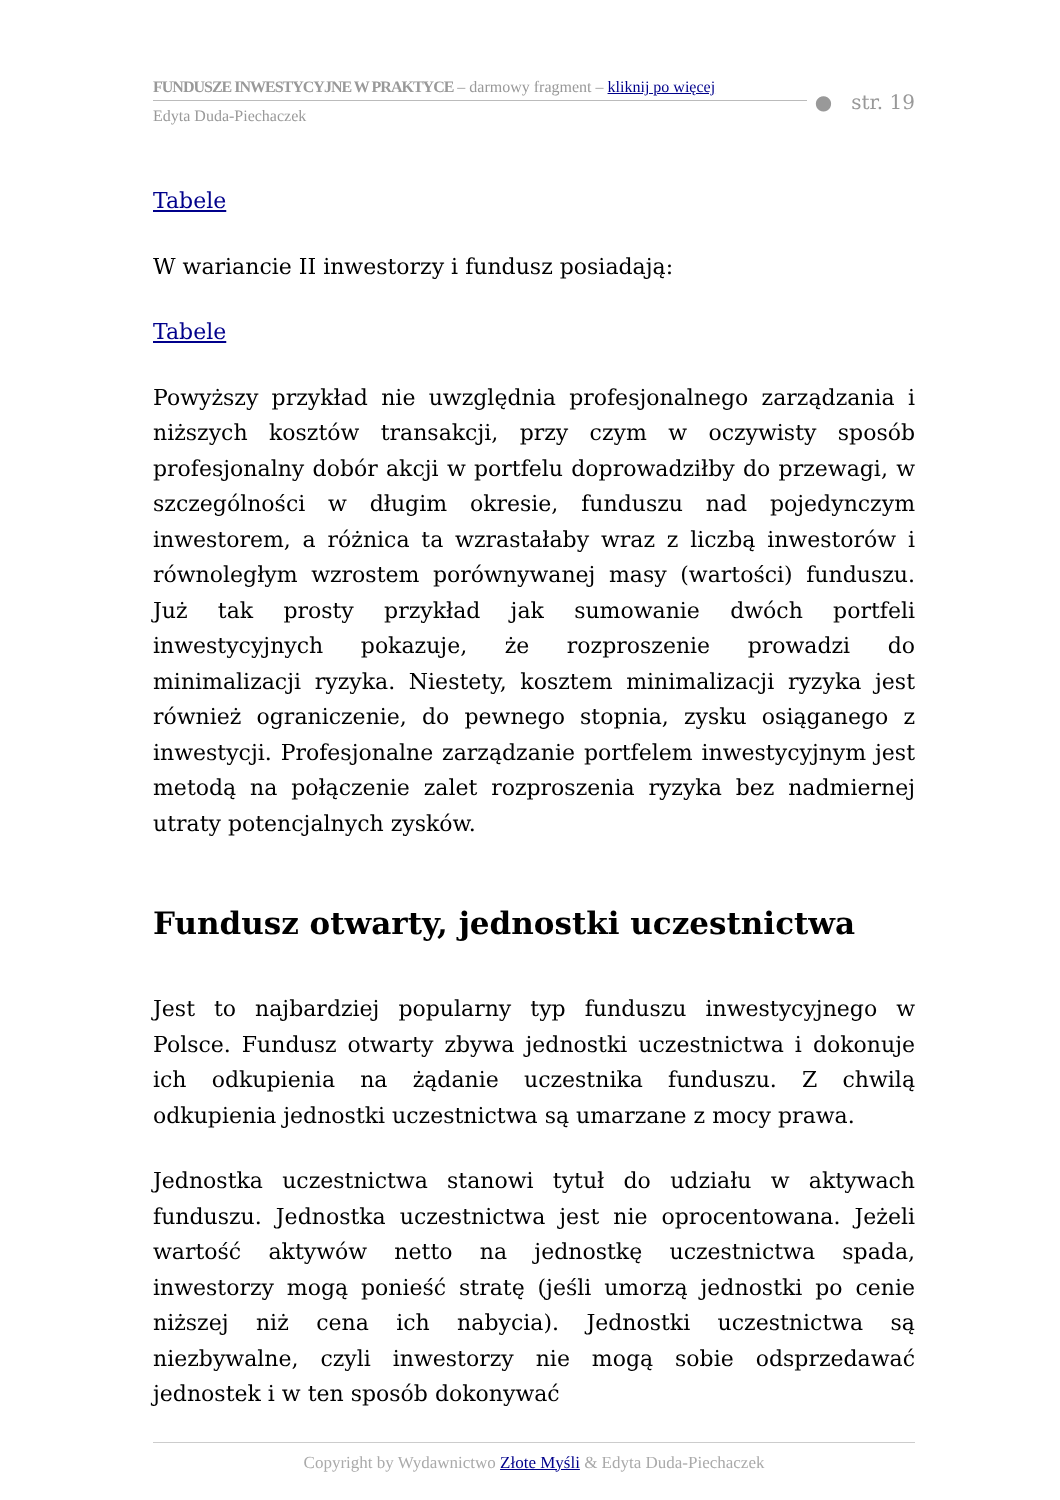FUNDUSZE INWESTYCYJNE W PRAKTYCE – darmowy fragment – kliknij po więcej
Edyta Duda-Piechaczek
● str. 19
Tabele
W wariancie II inwestorzy i fundusz posiadają:
Tabele
Powyższy przykład nie uwzględnia profesjonalnego zarządzania i niższych kosztów transakcji, przy czym w oczywisty sposób profesjonalny dobór akcji w portfelu doprowadziłby do przewagi, w szczególności w długim okresie, funduszu nad pojedynczym inwestorem, a różnica ta wzrastałaby wraz z liczbą inwestorów i równoległym wzrostem porównywanej masy (wartości) funduszu. Już tak prosty przykład jak sumowanie dwóch portfeli inwestycyjnych pokazuje, że rozproszenie prowadzi do minimalizacji ryzyka. Niestety, kosztem minimalizacji ryzyka jest również ograniczenie, do pewnego stopnia, zysku osiąganego z inwestycji. Profesjonalne zarządzanie portfelem inwestycyjnym jest metodą na połączenie zalet rozproszenia ryzyka bez nadmiernej utraty potencjalnych zysków.
Fundusz otwarty, jednostki uczestnictwa
Jest to najbardziej popularny typ funduszu inwestycyjnego w Polsce. Fundusz otwarty zbywa jednostki uczestnictwa i dokonuje ich odkupienia na żądanie uczestnika funduszu. Z chwilą odkupienia jednostki uczestnictwa są umarzane z mocy prawa.
Jednostka uczestnictwa stanowi tytuł do udziału w aktywach funduszu. Jednostka uczestnictwa jest nie oprocentowana. Jeżeli wartość aktywów netto na jednostkę uczestnictwa spada, inwestorzy mogą ponieść stratę (jeśli umorzą jednostki po cenie niższej niż cena ich nabycia). Jednostki uczestnictwa są niezbywalne, czyli inwestorzy nie mogą sobie odsprzedawać jednostek i w ten sposób dokonywać
Copyright by Wydawnictwo Złote Myśli & Edyta Duda-Piechaczek